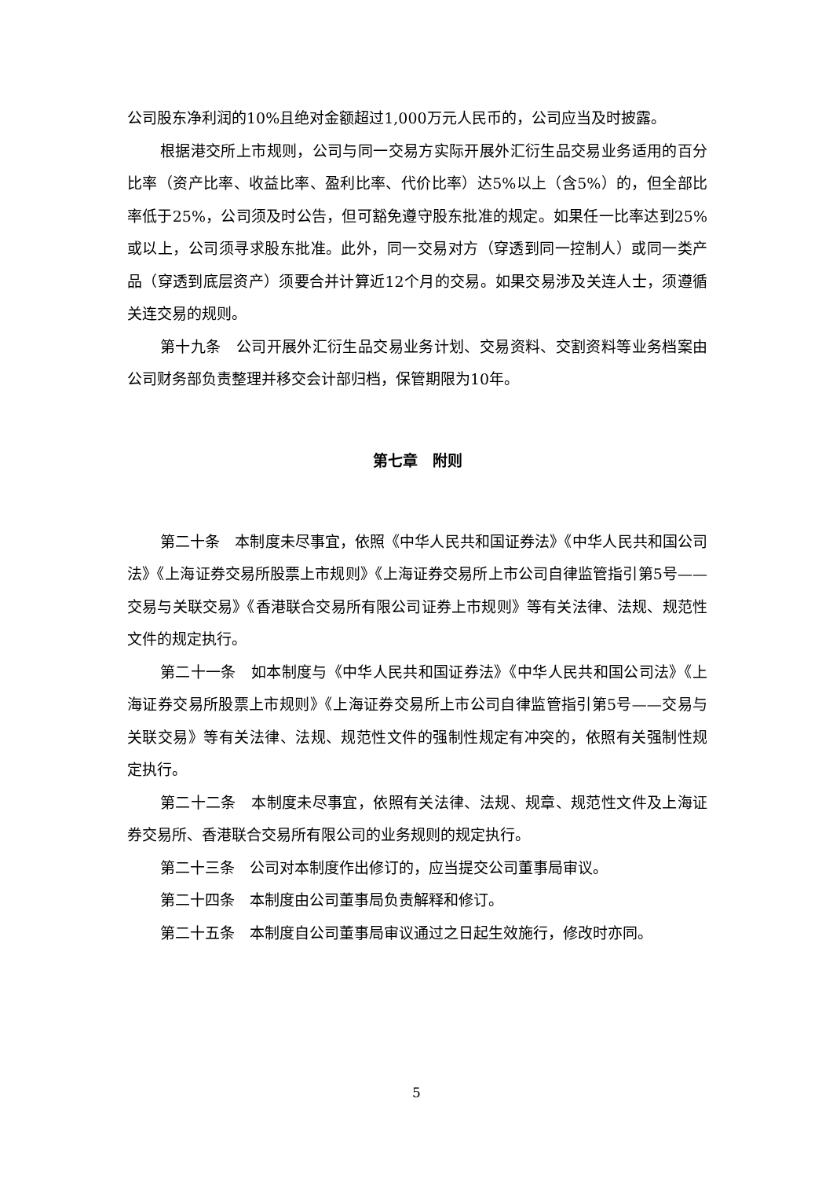公司股东净利润的10%且绝对金额超过1,000万元人民币的，公司应当及时披露。
根据港交所上市规则，公司与同一交易方实际开展外汇衍生品交易业务适用的百分比率（资产比率、收益比率、盈利比率、代价比率）达5%以上（含5%）的，但全部比率低于25%，公司须及时公告，但可豁免遵守股东批准的规定。如果任一比率达到25%或以上，公司须寻求股东批准。此外，同一交易对方（穿透到同一控制人）或同一类产品（穿透到底层资产）须要合并计算近12个月的交易。如果交易涉及关连人士，须遵循关连交易的规则。
第十九条　公司开展外汇衍生品交易业务计划、交易资料、交割资料等业务档案由公司财务部负责整理并移交会计部归档，保管期限为10年。
第七章　附则
第二十条　本制度未尽事宜，依照《中华人民共和国证券法》《中华人民共和国公司法》《上海证券交易所股票上市规则》《上海证券交易所上市公司自律监管指引第5号——交易与关联交易》《香港联合交易所有限公司证券上市规则》等有关法律、法规、规范性文件的规定执行。
第二十一条　如本制度与《中华人民共和国证券法》《中华人民共和国公司法》《上海证券交易所股票上市规则》《上海证券交易所上市公司自律监管指引第5号——交易与关联交易》等有关法律、法规、规范性文件的强制性规定有冲突的，依照有关强制性规定执行。
第二十二条　本制度未尽事宜，依照有关法律、法规、规章、规范性文件及上海证券交易所、香港联合交易所有限公司的业务规则的规定执行。
第二十三条　公司对本制度作出修订的，应当提交公司董事局审议。
第二十四条　本制度由公司董事局负责解释和修订。
第二十五条　本制度自公司董事局审议通过之日起生效施行，修改时亦同。
5